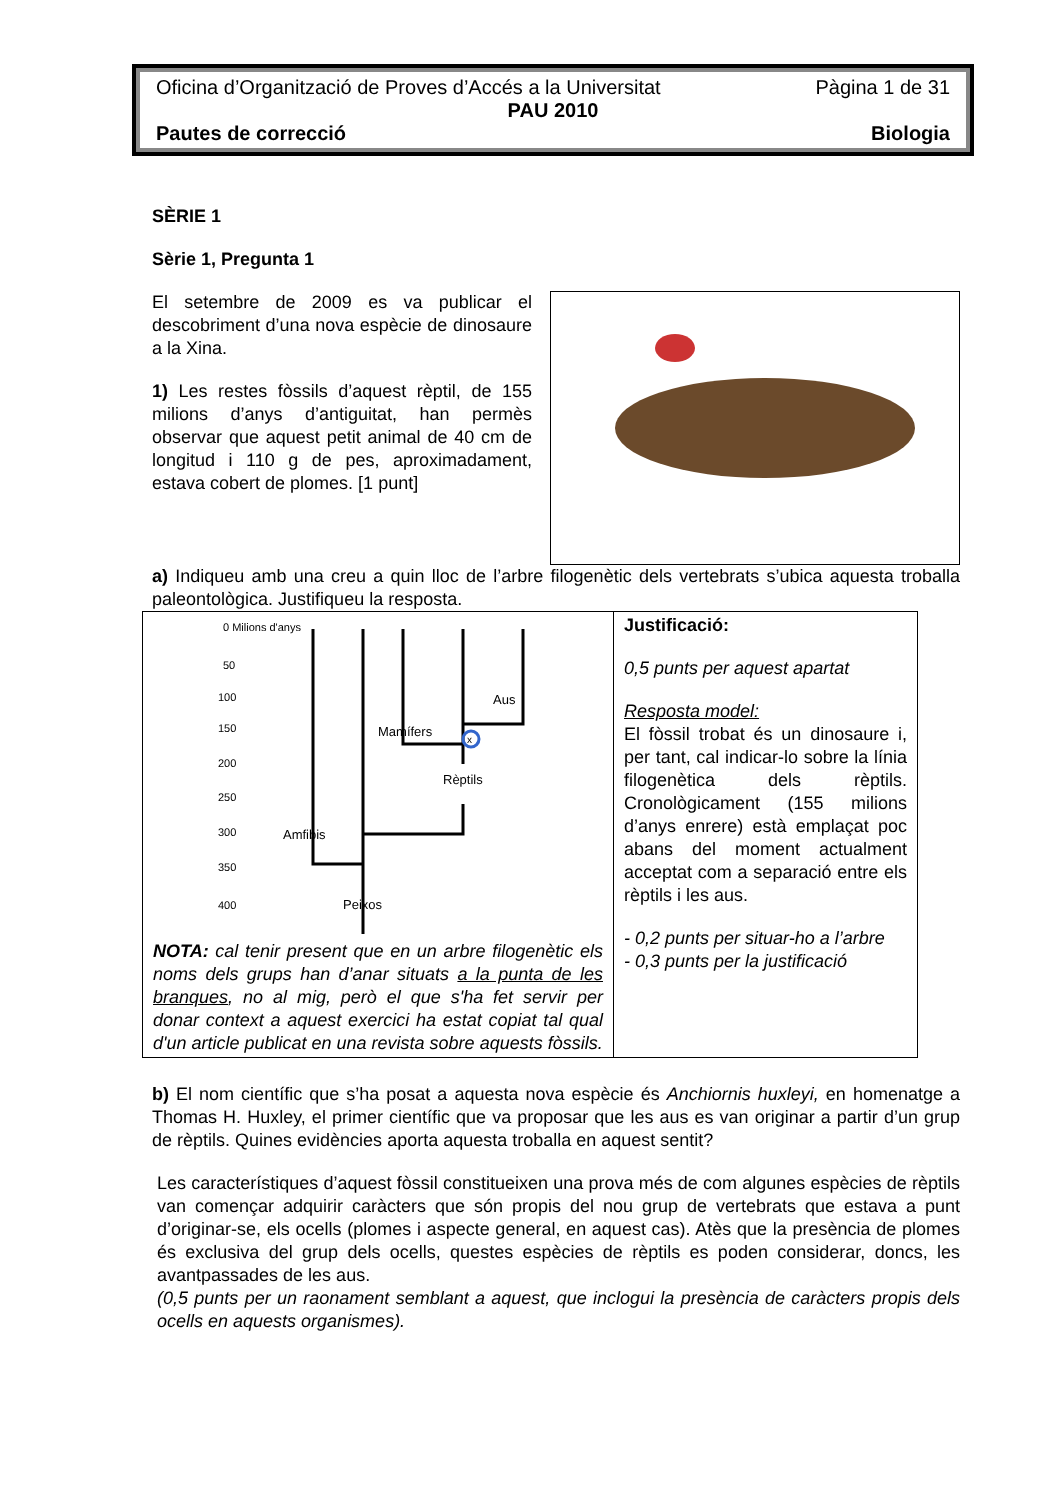Oficina d’Organització de Proves d’Accés a la Universitat Pàgina 1 de 31
PAU 2010
Pautes de correcció Biologia
SÈRIE 1
Sèrie 1, Pregunta 1
El setembre de 2009 es va publicar el descobriment d’una nova espècie de dinosaure a la Xina.
1) Les restes fòssils d’aquest rèptil, de 155 milions d’anys d’antiguitat, han permès observar que aquest petit animal de 40 cm de longitud i 110 g de pes, aproximadament, estava cobert de plomes. [1 punt]
a) Indiqueu amb una creu a quin lloc de l’arbre filogenètic dels vertebrats s’ubica aquesta troballa paleontològica. Justifiqueu la resposta.
| 0 Milions d'anys 50 100 150 200 250 300 350 400 Aus Mamífers Rèptils Amfibis Peixos x NOTA: cal tenir present que en un arbre filogenètic els noms dels grups han d’anar situats a la punta de les branques , no al mig, però el que s'ha fet servir per donar context a aquest exercici ha estat copiat tal qual d'un article publicat en una revista sobre aquests fòssils. | Justificació: 0,5 punts per aquest apartat Resposta model: El fòssil trobat és un dinosaure i, per tant, cal indicar-lo sobre la línia filogenètica dels rèptils. Cronològicament (155 milions d’anys enrere) està emplaçat poc abans del moment actualment acceptat com a separació entre els rèptils i les aus. - 0,2 punts per situar-ho a l’arbre - 0,3 punts per la justificació |
b) El nom científic que s’ha posat a aquesta nova espècie és Anchiornis huxleyi, en homenatge a Thomas H. Huxley, el primer científic que va proposar que les aus es van originar a partir d’un grup de rèptils. Quines evidències aporta aquesta troballa en aquest sentit?
Les característiques d’aquest fòssil constitueixen una prova més de com algunes espècies de rèptils van començar adquirir caràcters que són propis del nou grup de vertebrats que estava a punt d’originar-se, els ocells (plomes i aspecte general, en aquest cas). Atès que la presència de plomes és exclusiva del grup dels ocells, questes espècies de rèptils es poden considerar, doncs, les avantpassades de les aus.
(0,5 punts per un raonament semblant a aquest, que inclogui la presència de caràcters propis dels ocells en aquests organismes).